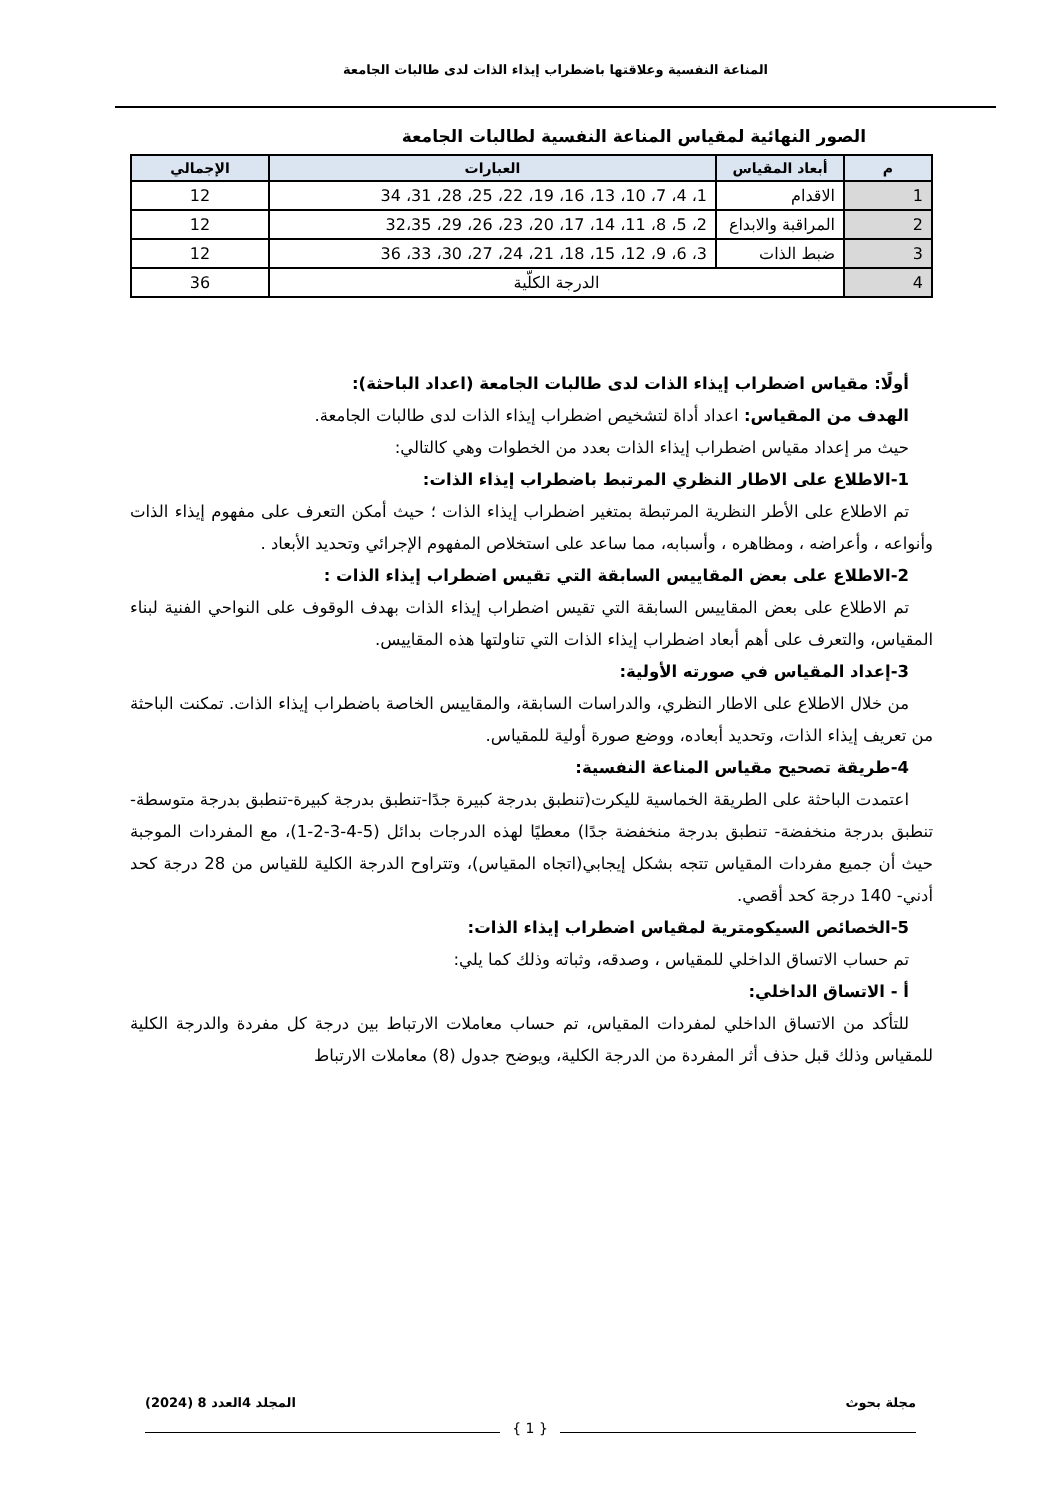المناعة النفسية وعلاقتها باضطراب إيذاء الذات لدى طالبات الجامعة
الصور النهائية لمقياس المناعة النفسية لطالبات الجامعة
| م | أبعاد المقياس | العبارات | الإجمالي |
| --- | --- | --- | --- |
| 1 | الاقدام | 1، 4، 7، 10، 13، 16، 19، 22، 25، 28، 31، 34 | 12 |
| 2 | المراقبة والابداع | 2، 5، 8، 11، 14، 17، 20، 23، 26، 29، 32،35 | 12 |
| 3 | ضبط الذات | 3، 6، 9، 12، 15، 18، 21، 24، 27، 30، 33، 36 | 12 |
| 4 | الدرجة الكلّية | | 36 |
أولًا: مقياس اضطراب إيذاء الذات لدى طالبات الجامعة (اعداد الباحثة):
الهدف من المقياس: اعداد أداة لتشخيص اضطراب إيذاء الذات لدى طالبات الجامعة.
حيث مر إعداد مقياس اضطراب إيذاء الذات بعدد من الخطوات وهي كالتالي:
1-الاطلاع على الاطار النظري المرتبط باضطراب إيذاء الذات:
تم الاطلاع على الأطر النظرية المرتبطة بمتغير اضطراب إيذاء الذات ؛ حيث أمكن التعرف على مفهوم إيذاء الذات وأنواعه ، وأعراضه ، ومظاهره ، وأسبابه، مما ساعد على استخلاص المفهوم الإجرائي وتحديد الأبعاد .
2-الاطلاع على بعض المقاييس السابقة التي تقيس اضطراب إيذاء الذات :
تم الاطلاع على بعض المقاييس السابقة التي تقيس اضطراب إيذاء الذات بهدف الوقوف على النواحي الفنية لبناء المقياس، والتعرف على أهم أبعاد اضطراب إيذاء الذات التي تناولتها هذه المقاييس.
3-إعداد المقياس في صورته الأولية:
من خلال الاطلاع على الاطار النظري، والدراسات السابقة، والمقاييس الخاصة باضطراب إيذاء الذات. تمكنت الباحثة من تعريف إيذاء الذات، وتحديد أبعاده، ووضع صورة أولية للمقياس.
4-طريقة تصحيح مقياس المناعة النفسية:
اعتمدت الباحثة على الطريقة الخماسية لليكرت(تنطبق بدرجة كبيرة جدًا-تنطبق بدرجة كبيرة-تنطبق بدرجة متوسطة-تنطبق بدرجة منخفضة- تنطبق بدرجة منخفضة جدًا) معطيًا لهذه الدرجات بدائل (5-4-3-2-1)، مع المفردات الموجبة حيث أن جميع مفردات المقياس تتجه بشكل إيجابي(اتجاه المقياس)، وتتراوح الدرجة الكلية للقياس من 28 درجة كحد أدني- 140 درجة كحد أقصي.
5-الخصائص السيكومترية لمقياس اضطراب إيذاء الذات:
تم حساب الاتساق الداخلي للمقياس ، وصدقه، وثباته وذلك كما يلي:
أ - الاتساق الداخلي:
للتأكد من الاتساق الداخلي لمفردات المقياس، تم حساب معاملات الارتباط بين درجة كل مفردة والدرجة الكلية للمقياس وذلك قبل حذف أثر المفردة من الدرجة الكلية، ويوضح جدول (8) معاملات الارتباط
مجلة بحوث المجلد 4العدد 8 (2024)
{ 1 }